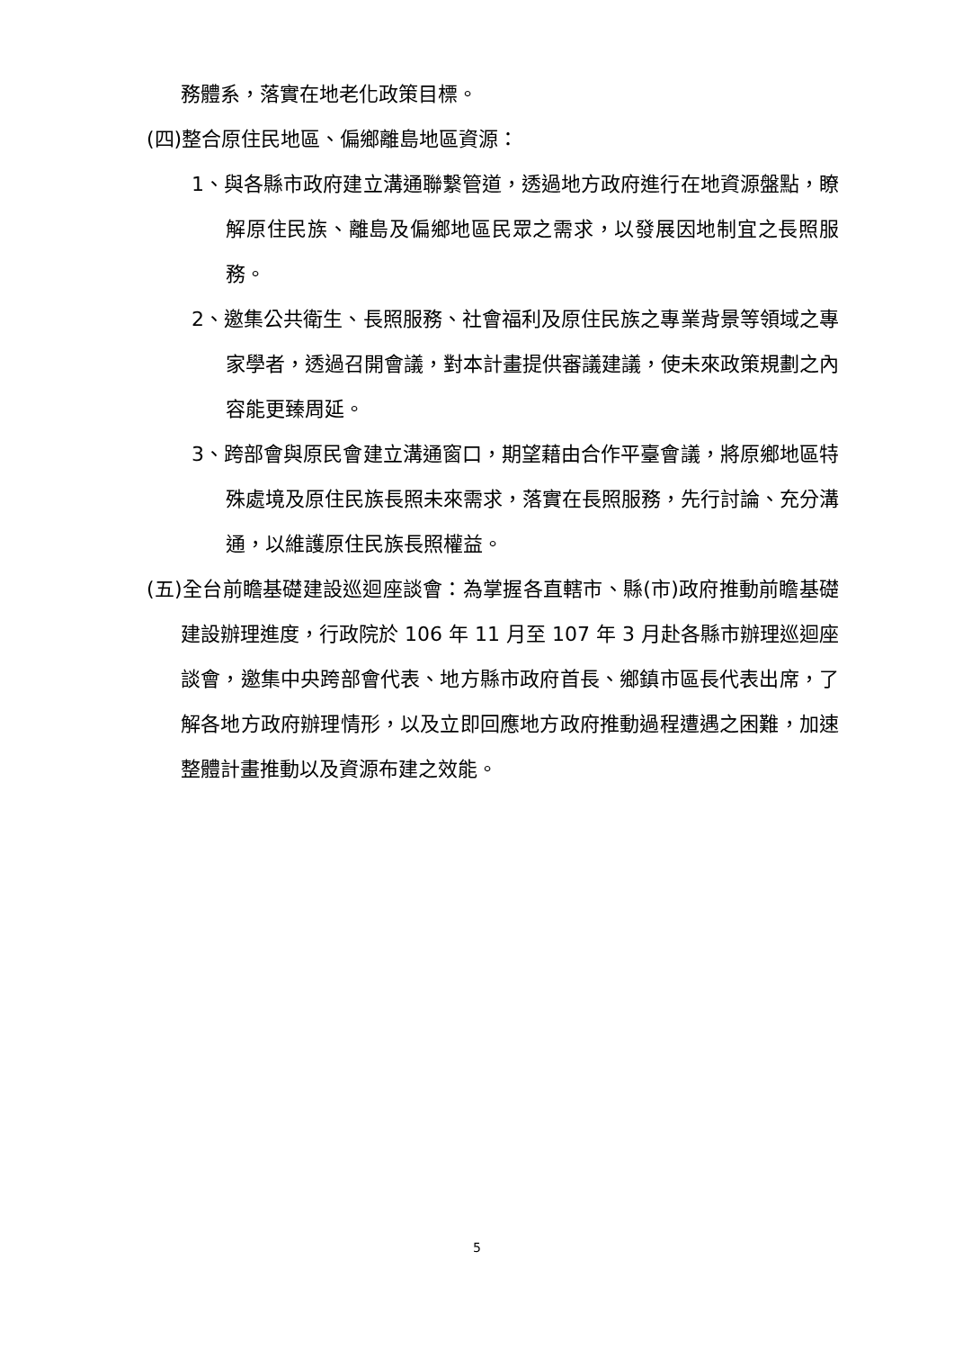務體系，落實在地老化政策目標。
(四)整合原住民地區、偏鄉離島地區資源：
1、與各縣市政府建立溝通聯繫管道，透過地方政府進行在地資源盤點，瞭解原住民族、離島及偏鄉地區民眾之需求，以發展因地制宜之長照服務。
2、邀集公共衛生、長照服務、社會福利及原住民族之專業背景等領域之專家學者，透過召開會議，對本計畫提供審議建議，使未來政策規劃之內容能更臻周延。
3、跨部會與原民會建立溝通窗口，期望藉由合作平臺會議，將原鄉地區特殊處境及原住民族長照未來需求，落實在長照服務，先行討論、充分溝通，以維護原住民族長照權益。
(五)全台前瞻基礎建設巡迴座談會：為掌握各直轄市、縣(市)政府推動前瞻基礎建設辦理進度，行政院於 106 年 11 月至 107 年 3 月赴各縣市辦理巡迴座談會，邀集中央跨部會代表、地方縣市政府首長、鄉鎮市區長代表出席，了解各地方政府辦理情形，以及立即回應地方政府推動過程遭遇之困難，加速整體計畫推動以及資源布建之效能。
5